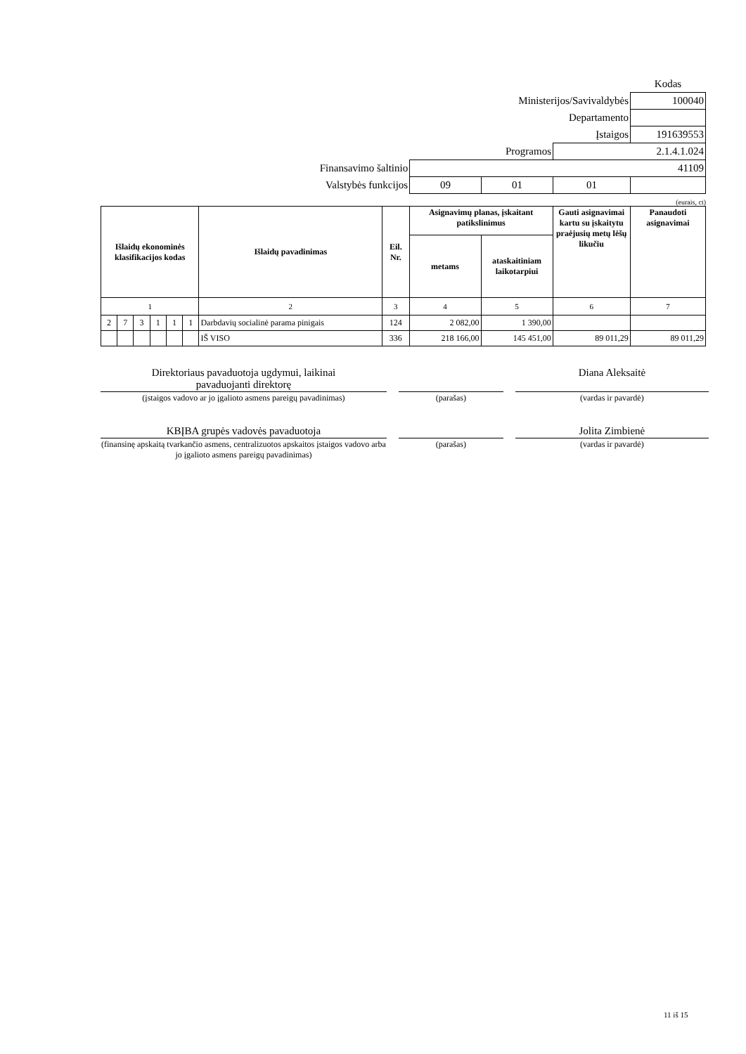| | | | | Kodas |
| Ministerijos/Savivaldybės | | | | 100040 |
| Departamento | | | | |
| Įstaigos | | | | 191639553 |
| Programos | | | 2.1.4.1.024 | |
| Finansavimo šaltinio | 41109 | | | |
| Valstybės funkcijos | 09 | 01 | 01 | |
(eurais, ct)
| Išlaidų ekonominės klasifikacijos kodas | | | | | | Išlaidų pavadinimas | Eil. Nr. | Asignavimų planas, įskaitant patikslinimus | | Gauti asignavimai kartu su įskaitytu praėjusių metų lėšų likučiu | Panaudoti asignavimai |
| --- | --- | --- | --- | --- | --- | --- | --- | --- | --- | --- | --- |
| | | | | | | | | metams | ataskaitiniam laikotarpiui | | |
| 1 | | | | | | 2 | 3 | 4 | 5 | 6 | 7 |
| 2 | 7 | 3 | 1 | 1 | 1 | Darbdavių socialinė parama pinigais | 124 | 2 082,00 | 1 390,00 | | |
| | | | | | | IŠ VISO | 336 | 218 166,00 | 145 451,00 | 89 011,29 | 89 011,29 |
| Direktoriaus pavaduotoja ugdymui, laikinai pavaduojanti direktorę | | | | Diana Aleksaitė |
| (įstaigos vadovo ar jo įgalioto asmens pareigų pavadinimas) | | (parašas) | | (vardas ir pavardė) |
| KBĮBA grupės vadovės pavaduotoja | | | | Jolita Zimbienė |
| (finansinę apskaitą tvarkančio asmens, centralizuotos apskaitos įstaigos vadovo arba jo įgalioto asmens pareigų pavadinimas) | | (parašas) | | (vardas ir pavardė) |
11 iš 15